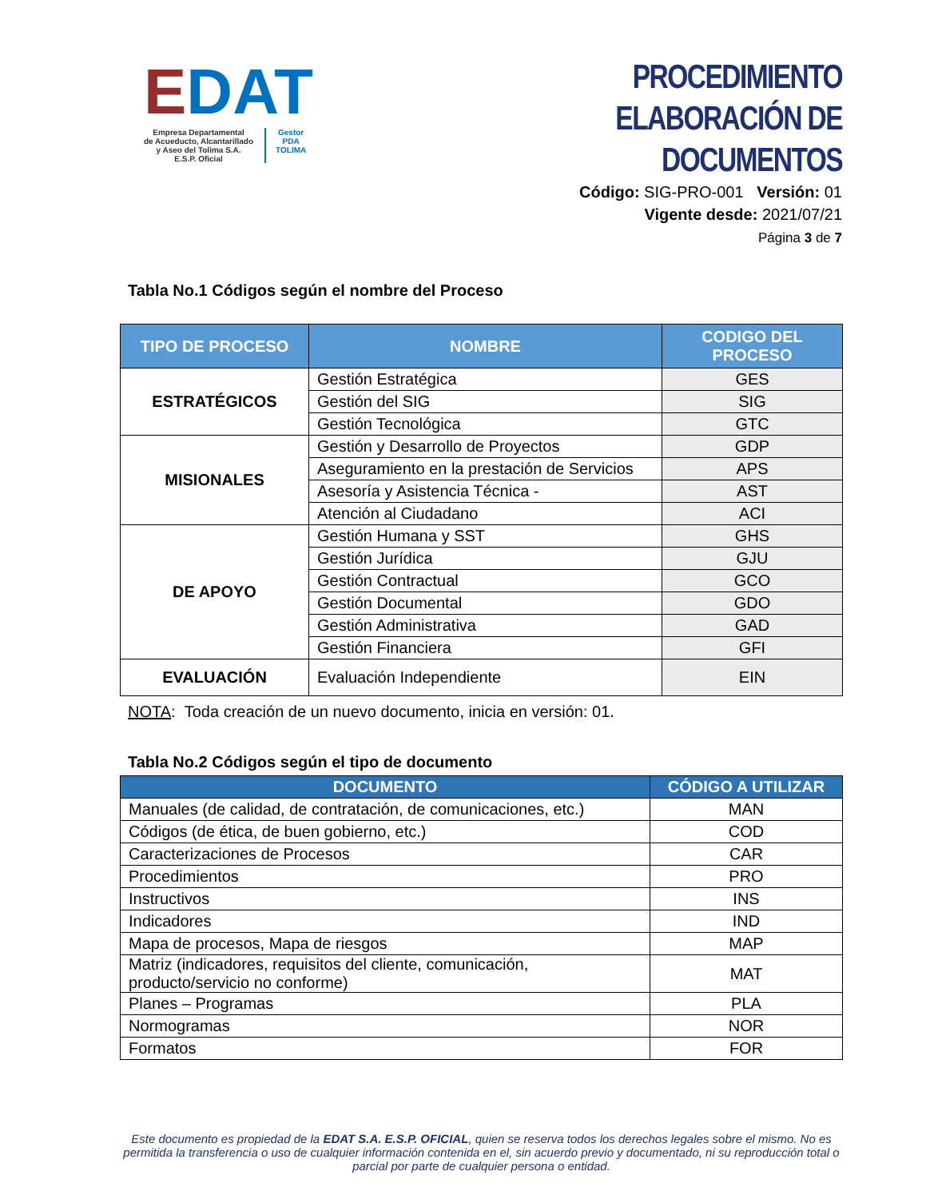EDAT
Empresa Departamental
de Acueducto, Alcantarillado
y Aseo del Tolima S.A.
E.S.P. Oficial
Gestor
PDA
TOLIMA
PROCEDIMIENTO
ELABORACIÓN DE DOCUMENTOS
Código: SIG-PRO-001 Versión: 01
Vigente desde: 2021/07/21
Página 3 de 7
Tabla No.1 Códigos según el nombre del Proceso
| TIPO DE PROCESO | NOMBRE | CODIGO DEL PROCESO |
| --- | --- | --- |
| ESTRATÉGICOS | Gestión Estratégica | GES |
| | Gestión del SIG | SIG |
| | Gestión Tecnológica | GTC |
| MISIONALES | Gestión y Desarrollo de Proyectos | GDP |
| | Aseguramiento en la prestación de Servicios | APS |
| | Asesoría y Asistencia Técnica - | AST |
| | Atención al Ciudadano | ACI |
| DE APOYO | Gestión Humana y SST | GHS |
| | Gestión Jurídica | GJU |
| | Gestión Contractual | GCO |
| | Gestión Documental | GDO |
| | Gestión Administrativa | GAD |
| | Gestión Financiera | GFI |
| EVALUACIÓN | Evaluación Independiente | EIN |
NOTA: Toda creación de un nuevo documento, inicia en versión: 01.
Tabla No.2 Códigos según el tipo de documento
| DOCUMENTO | CÓDIGO A UTILIZAR |
| --- | --- |
| Manuales (de calidad, de contratación, de comunicaciones, etc.) | MAN |
| Códigos (de ética, de buen gobierno, etc.) | COD |
| Caracterizaciones de Procesos | CAR |
| Procedimientos | PRO |
| Instructivos | INS |
| Indicadores | IND |
| Mapa de procesos, Mapa de riesgos | MAP |
| Matriz (indicadores, requisitos del cliente, comunicación, producto/servicio no conforme) | MAT |
| Planes – Programas | PLA |
| Normogramas | NOR |
| Formatos | FOR |
Este documento es propiedad de la EDAT S.A. E.S.P. OFICIAL, quien se reserva todos los derechos legales sobre el mismo. No es permitida la transferencia o uso de cualquier información contenida en el, sin acuerdo previo y documentado, ni su reproducción total o parcial por parte de cualquier persona o entidad.